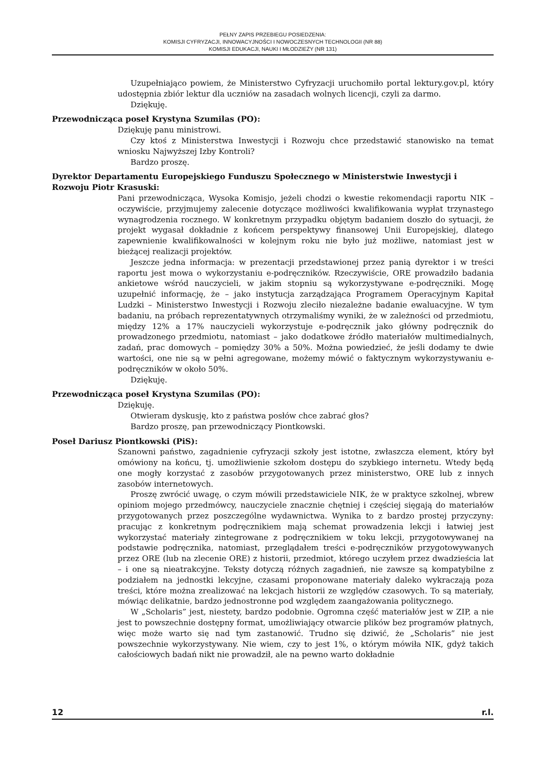PEŁNY ZAPIS PRZEBIEGU POSIEDZENIA:
KOMISJI CYFRYZACJI, INNOWACYJNOŚCI I NOWOCZESNYCH TECHNOLOGII (NR 88)
KOMISJI EDUKACJI, NAUKI I MŁODZIEŻY (NR 131)
Uzupełniająco powiem, że Ministerstwo Cyfryzacji uruchomiło portal lektury.gov.pl, który udostępnia zbiór lektur dla uczniów na zasadach wolnych licencji, czyli za darmo.
Dziękuję.
Przewodnicząca poseł Krystyna Szumilas (PO):
Dziękuję panu ministrowi.
Czy ktoś z Ministerstwa Inwestycji i Rozwoju chce przedstawić stanowisko na temat wniosku Najwyższej Izby Kontroli?
Bardzo proszę.
Dyrektor Departamentu Europejskiego Funduszu Społecznego w Ministerstwie Inwestycji i Rozwoju Piotr Krasuski:
Pani przewodnicząca, Wysoka Komisjo, jeżeli chodzi o kwestie rekomendacji raportu NIK – oczywiście, przyjmujemy zalecenie dotyczące możliwości kwalifikowania wypłat trzynastego wynagrodzenia rocznego. W konkretnym przypadku objętym badaniem doszło do sytuacji, że projekt wygasał dokładnie z końcem perspektywy finansowej Unii Europejskiej, dlatego zapewnienie kwalifikowalności w kolejnym roku nie było już możliwe, natomiast jest w bieżącej realizacji projektów.
Jeszcze jedna informacja: w prezentacji przedstawionej przez panią dyrektor i w treści raportu jest mowa o wykorzystaniu e-podręczników. Rzeczywiście, ORE prowadziło badania ankietowe wśród nauczycieli, w jakim stopniu są wykorzystywane e-podręczniki. Mogę uzupełnić informację, że – jako instytucja zarządzająca Programem Operacyjnym Kapitał Ludzki – Ministerstwo Inwestycji i Rozwoju zleciło niezależne badanie ewaluacyjne. W tym badaniu, na próbach reprezentatywnych otrzymaliśmy wyniki, że w zależności od przedmiotu, między 12% a 17% nauczycieli wykorzystuje e-podręcznik jako główny podręcznik do prowadzonego przedmiotu, natomiast – jako dodatkowe źródło materiałów multimedialnych, zadań, prac domowych – pomiędzy 30% a 50%. Można powiedzieć, że jeśli dodamy te dwie wartości, one nie są w pełni agregowane, możemy mówić o faktycznym wykorzystywaniu e-podręczników w około 50%.
Dziękuję.
Przewodnicząca poseł Krystyna Szumilas (PO):
Dziękuję.
Otwieram dyskusję, kto z państwa posłów chce zabrać głos?
Bardzo proszę, pan przewodniczący Piontkowski.
Poseł Dariusz Piontkowski (PiS):
Szanowni państwo, zagadnienie cyfryzacji szkoły jest istotne, zwłaszcza element, który był omówiony na końcu, tj. umożliwienie szkołom dostępu do szybkiego internetu. Wtedy będą one mogły korzystać z zasobów przygotowanych przez ministerstwo, ORE lub z innych zasobów internetowych.
Proszę zwrócić uwagę, o czym mówili przedstawiciele NIK, że w praktyce szkolnej, wbrew opiniom mojego przedmówcy, nauczyciele znacznie chętniej i częściej sięgają do materiałów przygotowanych przez poszczególne wydawnictwa. Wynika to z bardzo prostej przyczyny: pracując z konkretnym podręcznikiem mają schemat prowadzenia lekcji i łatwiej jest wykorzystać materiały zintegrowane z podręcznikiem w toku lekcji, przygotowywanej na podstawie podręcznika, natomiast, przeglądałem treści e-podręczników przygotowywanych przez ORE (lub na zlecenie ORE) z historii, przedmiot, którego uczyłem przez dwadzieścia lat – i one są nieatrakcyjne. Teksty dotyczą różnych zagadnień, nie zawsze są kompatybilne z podziałem na jednostki lekcyjne, czasami proponowane materiały daleko wykraczają poza treści, które można zrealizować na lekcjach historii ze względów czasowych. To są materiały, mówiąc delikatnie, bardzo jednostronne pod względem zaangażowania politycznego.
W „Scholaris” jest, niestety, bardzo podobnie. Ogromna część materiałów jest w ZIP, a nie jest to powszechnie dostępny format, umożliwiający otwarcie plików bez programów płatnych, więc może warto się nad tym zastanowić. Trudno się dziwić, że „Scholaris” nie jest powszechnie wykorzystywany. Nie wiem, czy to jest 1%, o którym mówiła NIK, gdyż takich całościowych badań nikt nie prowadził, ale na pewno warto dokładnie
12 r.l.